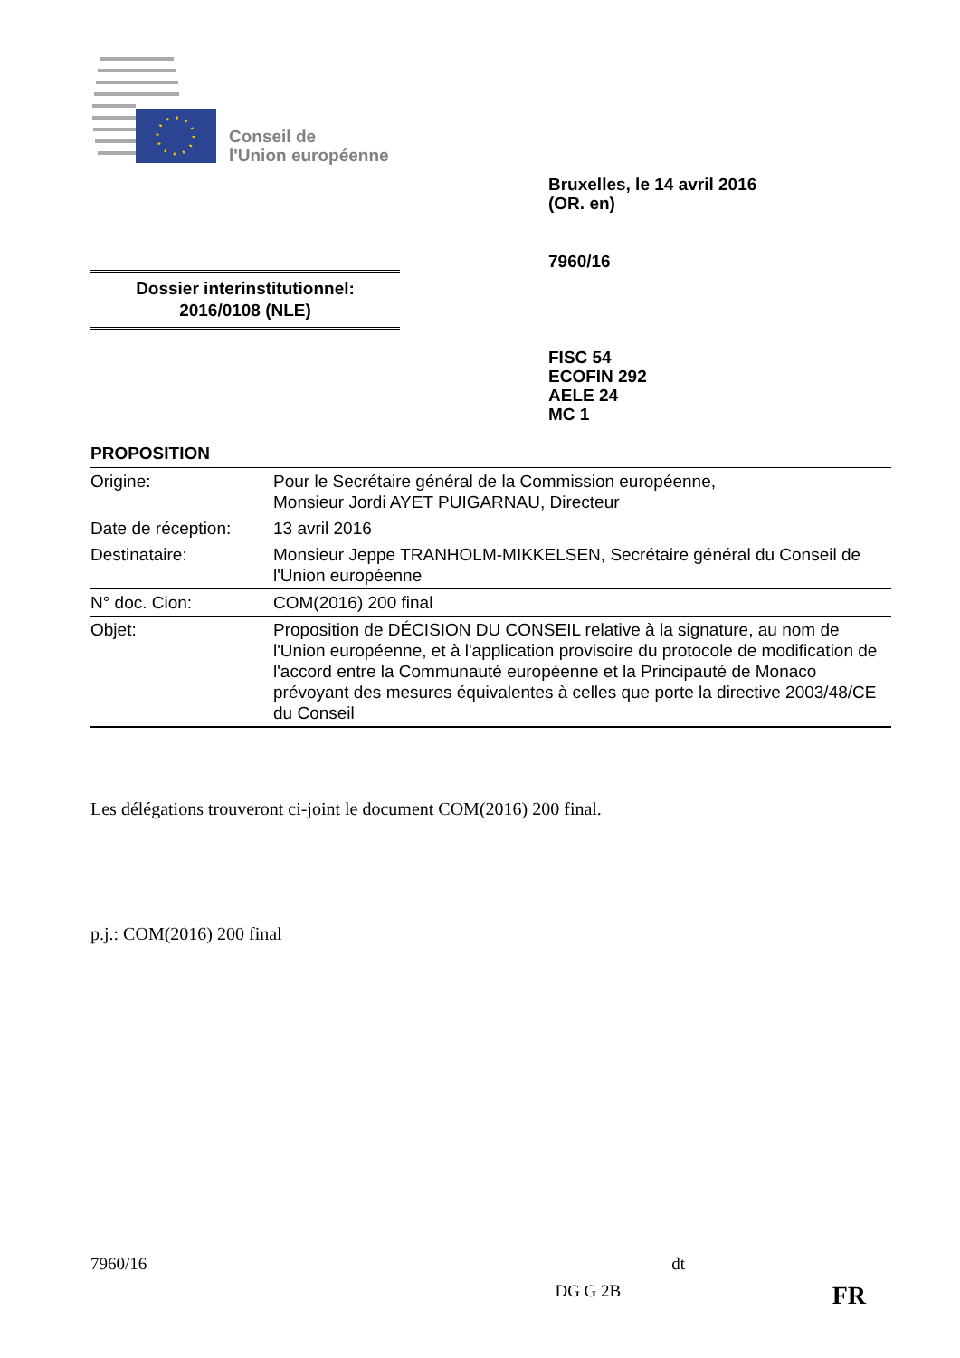Conseil de
l'Union européenne
Bruxelles, le 14 avril 2016
(OR. en)
7960/16
Dossier interinstitutionnel:
2016/0108 (NLE)
FISC 54
ECOFIN 292
AELE 24
MC 1
PROPOSITION
| Origine: | Pour le Secrétaire général de la Commission européenne, Monsieur Jordi AYET PUIGARNAU, Directeur |
| Date de réception: | 13 avril 2016 |
| Destinataire: | Monsieur Jeppe TRANHOLM-MIKKELSEN, Secrétaire général du Conseil de l'Union européenne |
| N° doc. Cion: | COM(2016) 200 final |
| Objet: | Proposition de DÉCISION DU CONSEIL relative à la signature, au nom de l'Union européenne, et à l'application provisoire du protocole de modification de l'accord entre la Communauté européenne et la Principauté de Monaco prévoyant des mesures équivalentes à celles que porte la directive 2003/48/CE du Conseil |
Les délégations trouveront ci-joint le document COM(2016) 200 final.
p.j.: COM(2016) 200 final
7960/16 dt
DG G 2B FR